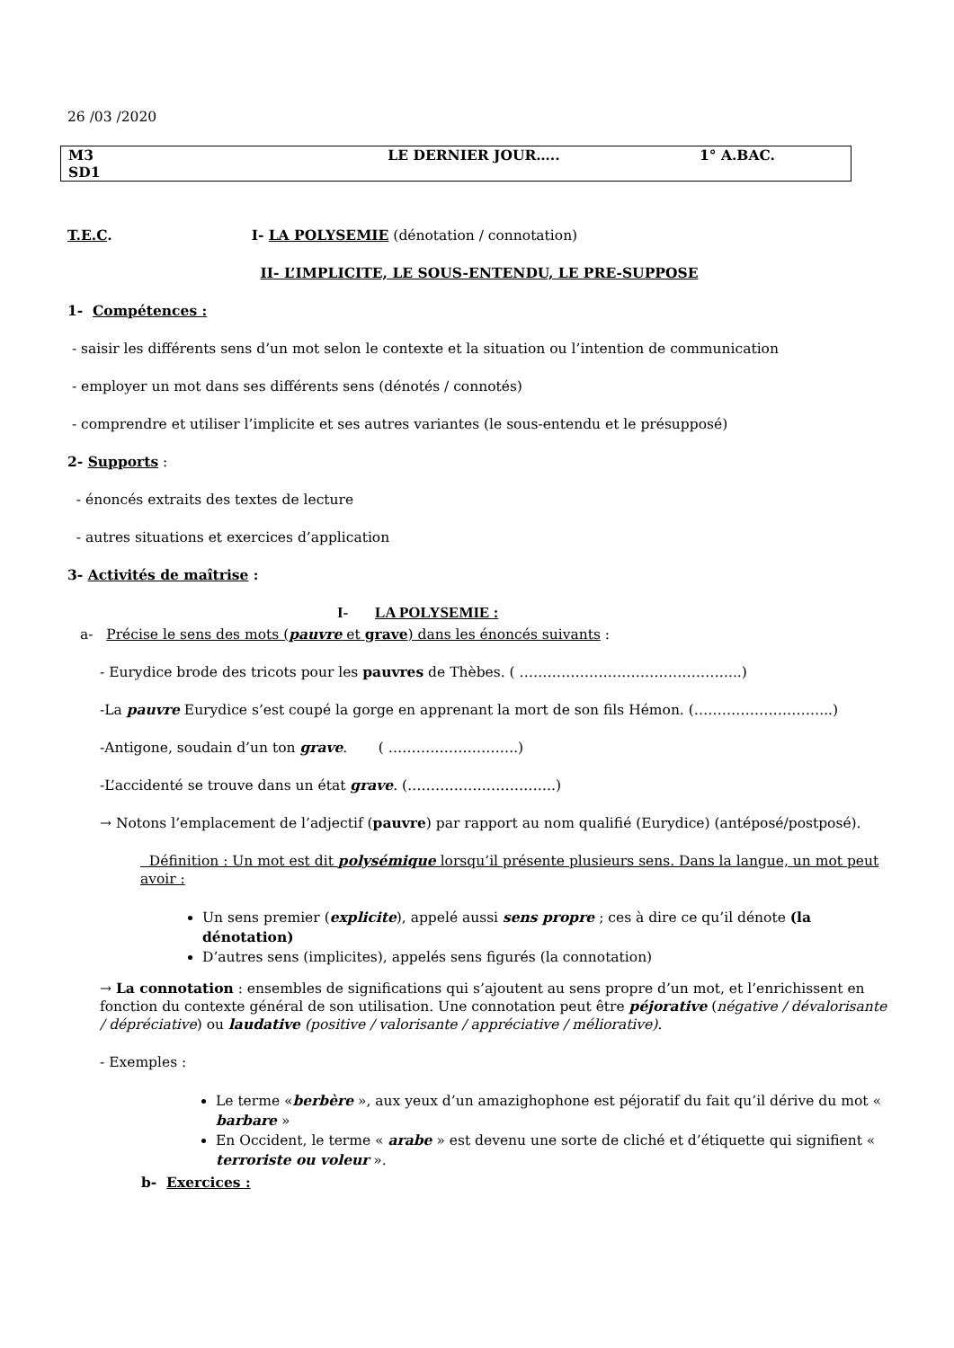26 /03 /2020
| M3 SD1 | LE DERNIER JOUR….. | 1° A.BAC. |
T.E.C. I- LA POLYSEMIE (dénotation / connotation)
II- L’IMPLICITE, LE SOUS-ENTENDU, LE PRE-SUPPOSE
1- Compétences :
- saisir les différents sens d’un mot selon le contexte et la situation ou l’intention de communication
- employer un mot dans ses différents sens (dénotés / connotés)
- comprendre et utiliser l’implicite et ses autres variantes (le sous-entendu et le présupposé)
2- Supports :
- énoncés extraits des textes de lecture
- autres situations et exercices d’application
3- Activités de maîtrise :
I- LA POLYSEMIE :
a- Précise le sens des mots (pauvre et grave) dans les énoncés suivants :
- Eurydice brode des tricots pour les pauvres de Thèbes. ( ………………………………………...)
-La pauvre Eurydice s’est coupé la gorge en apprenant la mort de son fils Hémon. (………………………...)
-Antigone, soudain d’un ton grave. ( ……………………….)
-L’accidenté se trouve dans un état grave. (…………………………..)
→ Notons l’emplacement de l’adjectif (pauvre) par rapport au nom qualifié (Eurydice) (antéposé/postposé).
Définition : Un mot est dit polysémique lorsqu’il présente plusieurs sens. Dans la langue, un mot peut avoir :
Un sens premier (explicite), appelé aussi sens propre ; ces à dire ce qu’il dénote (la dénotation)
D’autres sens (implicites), appelés sens figurés (la connotation)
→ La connotation : ensembles de significations qui s’ajoutent au sens propre d’un mot, et l’enrichissent en fonction du contexte général de son utilisation. Une connotation peut être péjorative (négative / dévalorisante / dépréciative) ou laudative (positive / valorisante / appréciative / méliorative).
- Exemples :
Le terme «berbère », aux yeux d’un amazighophone est péjoratif du fait qu’il dérive du mot « barbare »
En Occident, le terme « arabe » est devenu une sorte de cliché et d’étiquette qui signifient « terroriste ou voleur ».
b- Exercices :